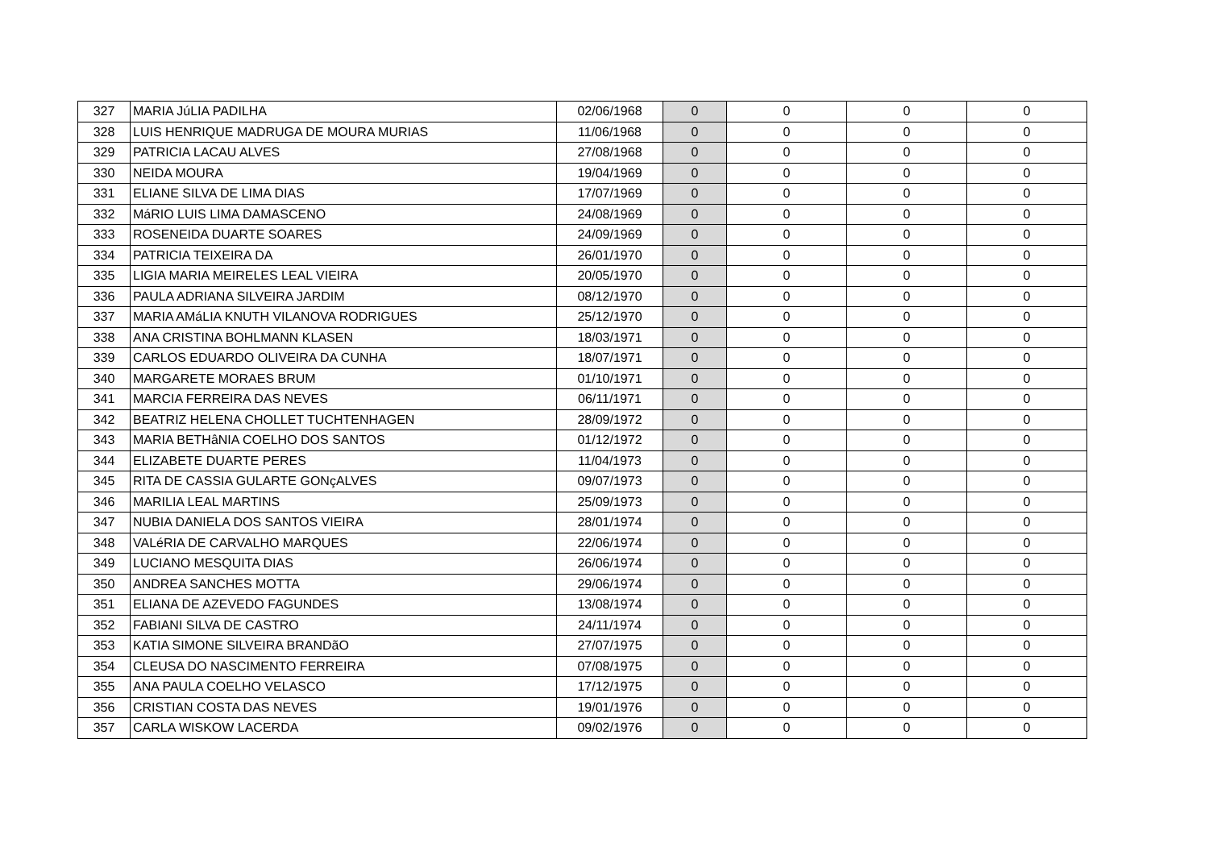| 327 | MARIA JúLIA PADILHA | 02/06/1968 | 0 | 0 | 0 | 0 |
| 328 | LUIS HENRIQUE MADRUGA DE MOURA MURIAS | 11/06/1968 | 0 | 0 | 0 | 0 |
| 329 | PATRICIA LACAU ALVES | 27/08/1968 | 0 | 0 | 0 | 0 |
| 330 | NEIDA MOURA | 19/04/1969 | 0 | 0 | 0 | 0 |
| 331 | ELIANE SILVA DE LIMA DIAS | 17/07/1969 | 0 | 0 | 0 | 0 |
| 332 | MáRIO LUIS LIMA DAMASCENO | 24/08/1969 | 0 | 0 | 0 | 0 |
| 333 | ROSENEIDA DUARTE SOARES | 24/09/1969 | 0 | 0 | 0 | 0 |
| 334 | PATRICIA TEIXEIRA DA | 26/01/1970 | 0 | 0 | 0 | 0 |
| 335 | LIGIA MARIA MEIRELES LEAL VIEIRA | 20/05/1970 | 0 | 0 | 0 | 0 |
| 336 | PAULA ADRIANA SILVEIRA JARDIM | 08/12/1970 | 0 | 0 | 0 | 0 |
| 337 | MARIA AMáLIA KNUTH VILANOVA RODRIGUES | 25/12/1970 | 0 | 0 | 0 | 0 |
| 338 | ANA CRISTINA BOHLMANN KLASEN | 18/03/1971 | 0 | 0 | 0 | 0 |
| 339 | CARLOS EDUARDO OLIVEIRA DA CUNHA | 18/07/1971 | 0 | 0 | 0 | 0 |
| 340 | MARGARETE MORAES BRUM | 01/10/1971 | 0 | 0 | 0 | 0 |
| 341 | MARCIA FERREIRA DAS NEVES | 06/11/1971 | 0 | 0 | 0 | 0 |
| 342 | BEATRIZ HELENA CHOLLET TUCHTENHAGEN | 28/09/1972 | 0 | 0 | 0 | 0 |
| 343 | MARIA BETHâNIA COELHO DOS SANTOS | 01/12/1972 | 0 | 0 | 0 | 0 |
| 344 | ELIZABETE DUARTE PERES | 11/04/1973 | 0 | 0 | 0 | 0 |
| 345 | RITA DE CASSIA GULARTE GONçALVES | 09/07/1973 | 0 | 0 | 0 | 0 |
| 346 | MARILIA LEAL MARTINS | 25/09/1973 | 0 | 0 | 0 | 0 |
| 347 | NUBIA DANIELA DOS SANTOS VIEIRA | 28/01/1974 | 0 | 0 | 0 | 0 |
| 348 | VALéRIA DE CARVALHO MARQUES | 22/06/1974 | 0 | 0 | 0 | 0 |
| 349 | LUCIANO MESQUITA DIAS | 26/06/1974 | 0 | 0 | 0 | 0 |
| 350 | ANDREA SANCHES MOTTA | 29/06/1974 | 0 | 0 | 0 | 0 |
| 351 | ELIANA DE AZEVEDO FAGUNDES | 13/08/1974 | 0 | 0 | 0 | 0 |
| 352 | FABIANI SILVA DE CASTRO | 24/11/1974 | 0 | 0 | 0 | 0 |
| 353 | KATIA SIMONE SILVEIRA BRANDãO | 27/07/1975 | 0 | 0 | 0 | 0 |
| 354 | CLEUSA DO NASCIMENTO FERREIRA | 07/08/1975 | 0 | 0 | 0 | 0 |
| 355 | ANA PAULA COELHO VELASCO | 17/12/1975 | 0 | 0 | 0 | 0 |
| 356 | CRISTIAN COSTA DAS NEVES | 19/01/1976 | 0 | 0 | 0 | 0 |
| 357 | CARLA WISKOW LACERDA | 09/02/1976 | 0 | 0 | 0 | 0 |